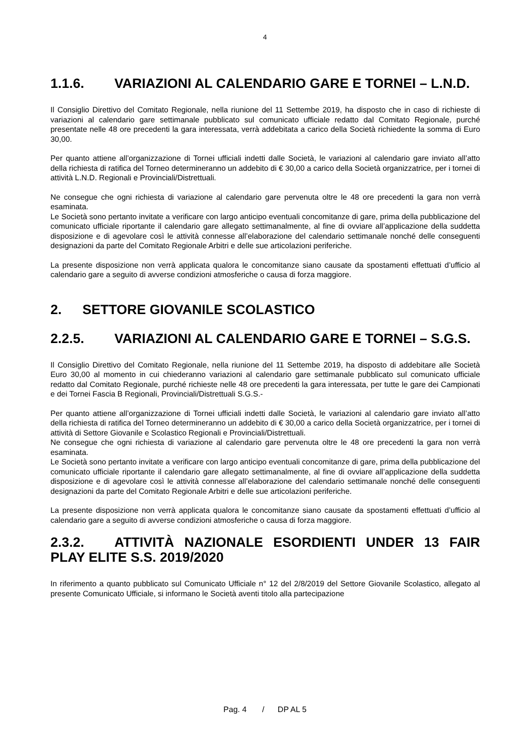4
1.1.6. VARIAZIONI AL CALENDARIO GARE E TORNEI – L.N.D.
Il Consiglio Direttivo del Comitato Regionale, nella riunione del 11 Settembe 2019, ha disposto che in caso di richieste di variazioni al calendario gare settimanale pubblicato sul comunicato ufficiale redatto dal Comitato Regionale, purché presentate nelle 48 ore precedenti la gara interessata, verrà addebitata a carico della Società richiedente la somma di Euro 30,00.
Per quanto attiene all’organizzazione di Tornei ufficiali indetti dalle Società, le variazioni al calendario gare inviato all’atto della richiesta di ratifica del Torneo determineranno un addebito di € 30,00 a carico della Società organizzatrice, per i tornei di attività L.N.D. Regionali e Provinciali/Distrettuali.
Ne consegue che ogni richiesta di variazione al calendario gare pervenuta oltre le 48 ore precedenti la gara non verrà esaminata.
Le Società sono pertanto invitate a verificare con largo anticipo eventuali concomitanze di gare, prima della pubblicazione del comunicato ufficiale riportante il calendario gare allegato settimanalmente, al fine di ovviare all’applicazione della suddetta disposizione e di agevolare così le attività connesse all’elaborazione del calendario settimanale nonché delle conseguenti designazioni da parte del Comitato Regionale Arbitri e delle sue articolazioni periferiche.
La presente disposizione non verrà applicata qualora le concomitanze siano causate da spostamenti effettuati d’ufficio al calendario gare a seguito di avverse condizioni atmosferiche o causa di forza maggiore.
2. SETTORE GIOVANILE SCOLASTICO
2.2.5. VARIAZIONI AL CALENDARIO GARE E TORNEI – S.G.S.
Il Consiglio Direttivo del Comitato Regionale, nella riunione del 11 Settembe 2019, ha disposto di addebitare alle Società Euro 30,00 al momento in cui chiederanno variazioni al calendario gare settimanale pubblicato sul comunicato ufficiale redatto dal Comitato Regionale, purché richieste nelle 48 ore precedenti la gara interessata, per tutte le gare dei Campionati e dei Tornei Fascia B Regionali, Provinciali/Distrettuali S.G.S.-
Per quanto attiene all’organizzazione di Tornei ufficiali indetti dalle Società, le variazioni al calendario gare inviato all’atto della richiesta di ratifica del Torneo determineranno un addebito di € 30,00 a carico della Società organizzatrice, per i tornei di attività di Settore Giovanile e Scolastico Regionali e Provinciali/Distrettuali.
Ne consegue che ogni richiesta di variazione al calendario gare pervenuta oltre le 48 ore precedenti la gara non verrà esaminata.
Le Società sono pertanto invitate a verificare con largo anticipo eventuali concomitanze di gare, prima della pubblicazione del comunicato ufficiale riportante il calendario gare allegato settimanalmente, al fine di ovviare all’applicazione della suddetta disposizione e di agevolare così le attività connesse all’elaborazione del calendario settimanale nonché delle conseguenti designazioni da parte del Comitato Regionale Arbitri e delle sue articolazioni periferiche.
La presente disposizione non verrà applicata qualora le concomitanze siano causate da spostamenti effettuati d’ufficio al calendario gare a seguito di avverse condizioni atmosferiche o causa di forza maggiore.
2.3.2. ATTIVITÀ NAZIONALE ESORDIENTI UNDER 13 FAIR PLAY ELITE S.S. 2019/2020
In riferimento a quanto pubblicato sul Comunicato Ufficiale n° 12 del 2/8/2019 del Settore Giovanile Scolastico, allegato al presente Comunicato Ufficiale, si informano le Società aventi titolo alla partecipazione
Pag. 4 / DP AL 5